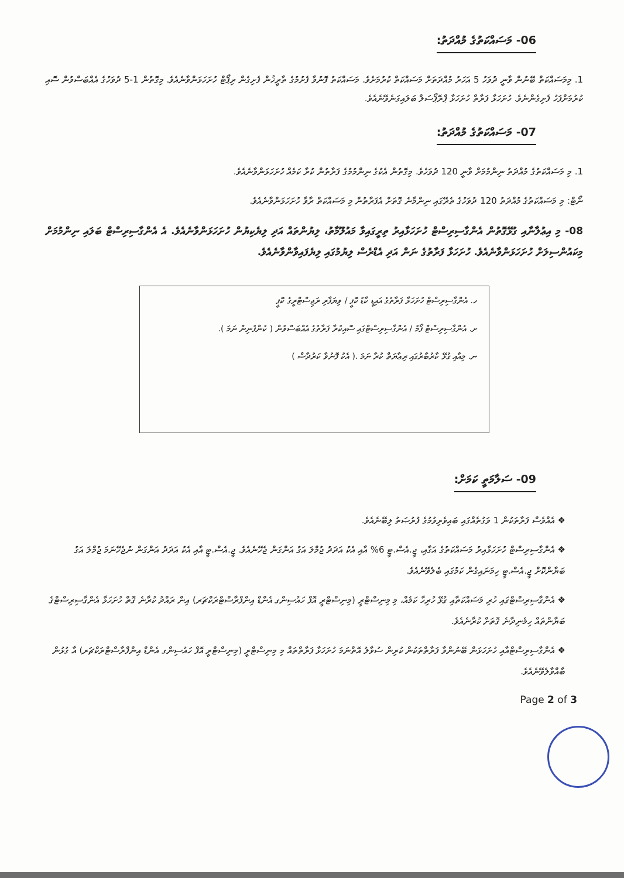06- މަސައްކަތުގެ މުއްދަތު:
1. މިމަސައްކަތް ބޭނުން ވާނީ ދުވަހު 5 އަހަރު މުއްދަތަށް މަސައްކަތް ކުރުމަށެވެ. މަސައްކަތު ފޮނުވާ ފެށުމުގެ ތާރީޚުން ފެށިގެން ރިޕޯޓް ހުށަހަޅަންވާނެއެވެ. މިގޮތުން 1-5 ދުވަހުގެ އެއްބަސްވުން ސޮއި ކުރުމަށްފަހު ފެށިގެންނެވެ. ހުށަހަޅާ ފަރާތް ހުށަހަޅާ ޕްރޮޕޯސަލް ބަލައިގަނެވޭނެއެވެ.
07- މަސައްކަތުގެ މުއްދަތު:
1. މި މަސައްކަތުގެ މުއްދަތު ނިންމުމަށް ވާނީ 120 ދުވަހެވެ. މިގޮތުން އެކުގެ ނިންމުމުގެ ފަރާތުން ކުރާ ކަމެއް ހުށަހަޅަންވާނެއެވެ.
ނޯޓް: މި މަސައްކަތުގެ މުއްދަތު 120 ދުވަހުގެ ތެރޭގައި ނިންމާނެ ގޮތަށް އެފަރާތުން މި މަސައްކަތް ރާވާ ހުށަހަޅަންވާނެއެވެ.
08- މި އިޢުލާނާއި ގުޅޭގޮތުން އެންގާސިރިސްޓް ހުށަހަޅާއިރު ތިރީގައިވާ މައުލޫމާތު، ލިޔުންތައް އަދި ލިޔެކިޔުން ހުށަހަޅަންވާނެއެވެ. އެ އެންގާސިރިސްޓް ބަލައި ނިންމުމަށް މިކައުންސިލަށް ހުށަހަޅަންވާނެއެވެ. ހުށަހަޅާ ފަރާތުގެ ނަން އަދި އެޑްރެސް ލިޔުމުގައި ލިޔެފައިވާންވާނެއެވެ.
ހ. އެންގާސިރިސްޓް ހުށަހަޅާ ފަރާތުގެ އައިޑީ ކާޑު ކޮޕީ / ވިޔަފާރި ރަޖިސްޓްރީގެ ކޮޕީ
ށ. އެންގާސިރިސްޓް ފޯމު / އެންގާސިރިސްޓްގައި ސޮއިކުރާ ފަރާތުގެ އެއްބަސްވުން ( ކުންފުނިން ނަމަ ).
ނ. މިއާއި ގުޅޭ ކާރުބާރުގައި ރިޢާޔަތް ކުރާ ނަމަ .( އެކު ފޮނުވާ ކަރުދާސް )
09- ސަލާމަތީ ކަމަށް:
❖ އެއްވެސް ފަރާތަކުން 1 ވަގުތެއްގައި ބައިވެރިވުމުގެ ފުރުޞަތު ލިބޭނެއެވެ.
❖ އެންގާސިރިސްޓް ހުށަހަޅާއިރު މަސައްކަތުގެ އަގާއި، ޖީ.އެސް.ޓީ 6% އާއި އެކު އަދަދު ޖުމްލަ އަގު އަންގަން ޖެހޭނެއެވެ. ޖީ.އެސް.ޓީ އާއި އެކު އަދަދު އަންގަން ނުޖެހޭނަމަ ޖުމްލަ އަގު ބަޔާންކޮށް ޖީ.އެސް.ޓީ ހިމަނައިގެން ކަމުގައި ބެލެވޭނެއެވެ.
❖ އެންގާސިރިސްޓްގައި ހުރި މަސައްކަތާއި ގުޅޭ ހުރިހާ ކަމެއް، މި މިނިސްޓްރީ (މިނިސްޓްރީ އޮފް ހައުސިންގ އެންޑް އިންފްރާސްޓްރަކްޗަރ) އިން ރައްދު ކުރާނެ ގޮތް ހުށަހަޅާ އެންގާސިރިސްޓްގެ ބަޔާންތައް ހިމެނިދާނެ ގޮތަށް ކުރާނެއެވެ.
❖ އެންގާސިރިސްޓްއާއި ހުށަހަޅަން ބޭނުންވާ ފަރާތްތަކުން ކުރިން ސުވާލު އޮތްނަމަ ހުށަހަޅާ ފަރާތްތައް މި މިނިސްޓްރީ (މިނިސްޓްރީ އޮފް ހައުސިންގ އެންޑް އިންފްރާސްޓްރަކްޗަރ) އާ ގުޅުން ބާއްވާލެވޭނެއެވެ.
Page 2 of 3